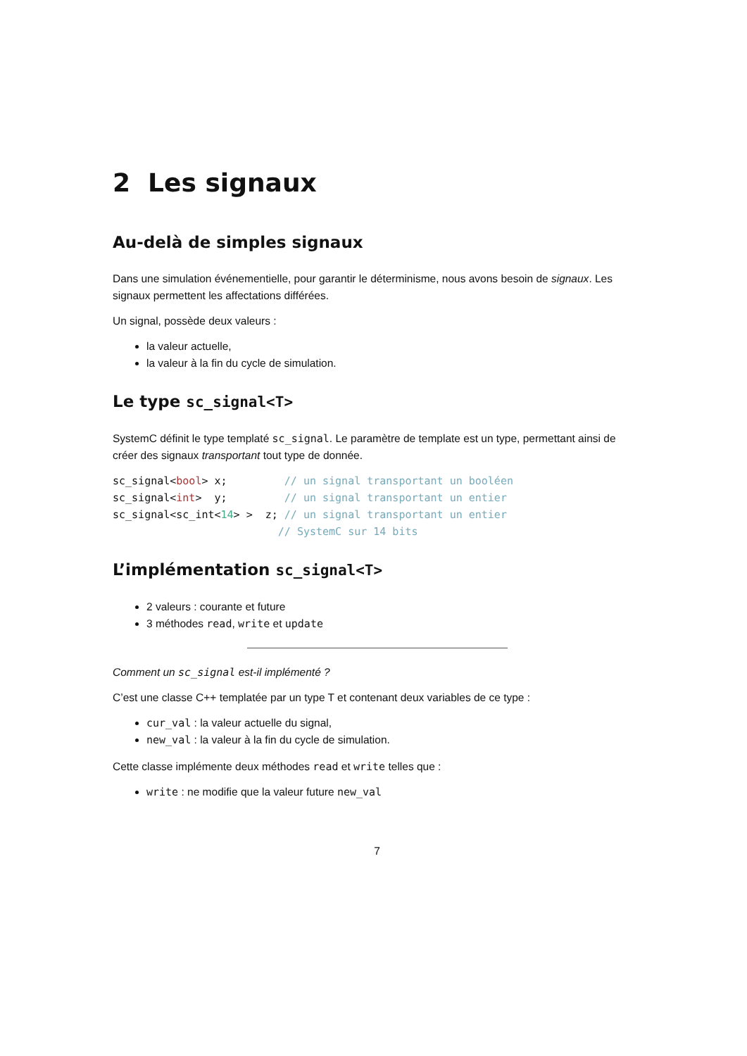2 Les signaux
Au-delà de simples signaux
Dans une simulation événementielle, pour garantir le déterminisme, nous avons besoin de signaux. Les signaux permettent les affectations différées.
Un signal, possède deux valeurs :
la valeur actuelle,
la valeur à la fin du cycle de simulation.
Le type sc_signal<T>
SystemC définit le type templaté sc_signal. Le paramètre de template est un type, permettant ainsi de créer des signaux transportant tout type de donnée.
sc_signal<bool> x;         // un signal transportant un booléen
sc_signal<int>  y;         // un signal transportant un entier
sc_signal<sc_int<14> >  z; // un signal transportant un entier
                          // SystemC sur 14 bits
L’implémentation sc_signal<T>
2 valeurs : courante et future
3 méthodes read, write et update
Comment un sc_signal est-il implémenté ?
C’est une classe C++ templatée par un type T et contenant deux variables de ce type :
cur_val : la valeur actuelle du signal,
new_val : la valeur à la fin du cycle de simulation.
Cette classe implémente deux méthodes read et write telles que :
write : ne modifie que la valeur future new_val
7